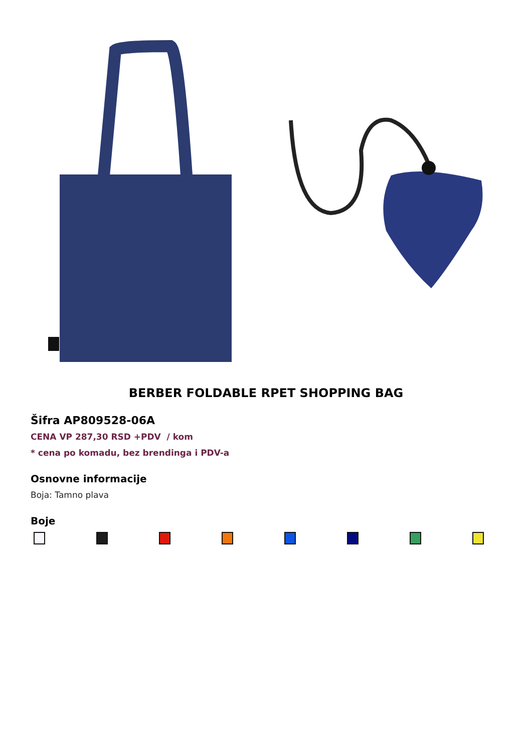BERBER FOLDABLE RPET SHOPPING BAG
Šifra AP809528-06A
CENA VP 287,30 RSD +PDV / kom
* cena po komadu, bez brendinga i PDV-a
Osnovne informacije
Boja: Tamno plava
Boje